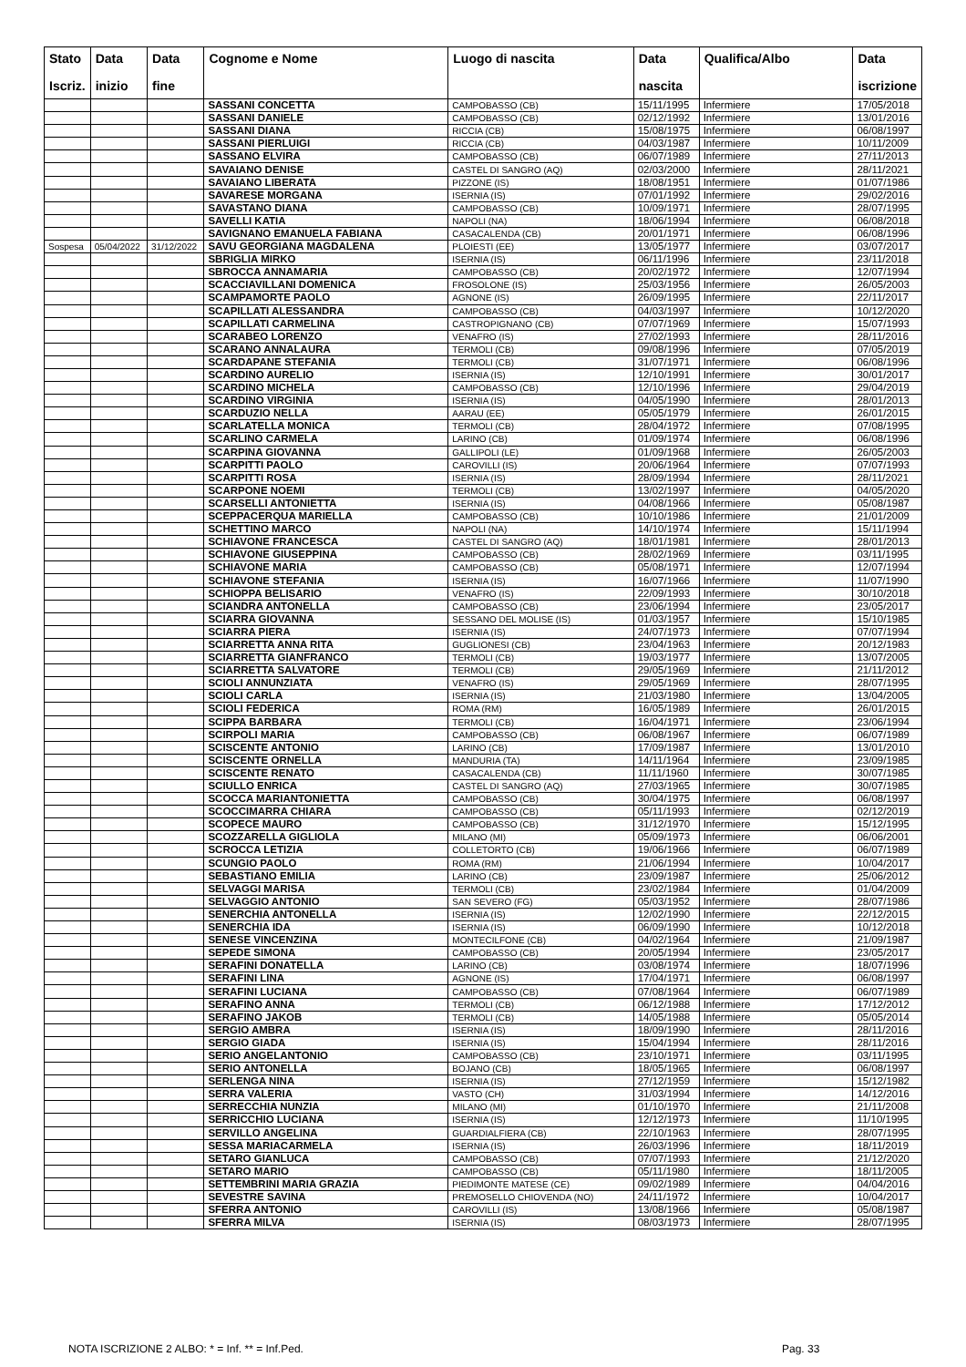| Stato | Data | Data | Cognome e Nome | Luogo di nascita | Data | Qualifica/Albo | Data |
| --- | --- | --- | --- | --- | --- | --- | --- |
| Iscriz. | inizio | fine | | | nascita | | iscrizione |
| | | | SASSANI CONCETTA | CAMPOBASSO (CB) | 15/11/1995 | Infermiere | 17/05/2018 |
| | | | SASSANI DANIELE | CAMPOBASSO (CB) | 02/12/1992 | Infermiere | 13/01/2016 |
| | | | SASSANI DIANA | RICCIA (CB) | 15/08/1975 | Infermiere | 06/08/1997 |
| | | | SASSANI PIERLUIGI | RICCIA (CB) | 04/03/1987 | Infermiere | 10/11/2009 |
| | | | SASSANO ELVIRA | CAMPOBASSO (CB) | 06/07/1989 | Infermiere | 27/11/2013 |
| | | | SAVAIANO DENISE | CASTEL DI SANGRO (AQ) | 02/03/2000 | Infermiere | 28/11/2021 |
| | | | SAVAIANO LIBERATA | PIZZONE (IS) | 18/08/1951 | Infermiere | 01/07/1986 |
| | | | SAVARESE MORGANA | ISERNIA (IS) | 07/01/1992 | Infermiere | 29/02/2016 |
| | | | SAVASTANO DIANA | CAMPOBASSO (CB) | 10/09/1971 | Infermiere | 28/07/1995 |
| | | | SAVELLI KATIA | NAPOLI (NA) | 18/06/1994 | Infermiere | 06/08/2018 |
| | | | SAVIGNANO EMANUELA FABIANA | CASACALENDA (CB) | 20/01/1971 | Infermiere | 06/08/1996 |
| Sospesa | 05/04/2022 | 31/12/2022 | SAVU GEORGIANA MAGDALENA | PLOIESTI (EE) | 13/05/1977 | Infermiere | 03/07/2017 |
| | | | SBRIGLIA MIRKO | ISERNIA (IS) | 06/11/1996 | Infermiere | 23/11/2018 |
| | | | SBROCCA ANNAMARIA | CAMPOBASSO (CB) | 20/02/1972 | Infermiere | 12/07/1994 |
| | | | SCACCIAVILLANI DOMENICA | FROSOLONE (IS) | 25/03/1956 | Infermiere | 26/05/2003 |
| | | | SCAMPAMORTE PAOLO | AGNONE (IS) | 26/09/1995 | Infermiere | 22/11/2017 |
| | | | SCAPILLATI ALESSANDRA | CAMPOBASSO (CB) | 04/03/1997 | Infermiere | 10/12/2020 |
| | | | SCAPILLATI CARMELINA | CASTROPIGNANO (CB) | 07/07/1969 | Infermiere | 15/07/1993 |
| | | | SCARABEO LORENZO | VENAFRO (IS) | 27/02/1993 | Infermiere | 28/11/2016 |
| | | | SCARANO ANNALAURA | TERMOLI (CB) | 09/08/1996 | Infermiere | 07/05/2019 |
| | | | SCARDAPANE STEFANIA | TERMOLI (CB) | 31/07/1971 | Infermiere | 06/08/1996 |
| | | | SCARDINO AURELIO | ISERNIA (IS) | 12/10/1991 | Infermiere | 30/01/2017 |
| | | | SCARDINO MICHELA | CAMPOBASSO (CB) | 12/10/1996 | Infermiere | 29/04/2019 |
| | | | SCARDINO VIRGINIA | ISERNIA (IS) | 04/05/1990 | Infermiere | 28/01/2013 |
| | | | SCARDUZIO NELLA | AARAU (EE) | 05/05/1979 | Infermiere | 26/01/2015 |
| | | | SCARLATELLA MONICA | TERMOLI (CB) | 28/04/1972 | Infermiere | 07/08/1995 |
| | | | SCARLINO CARMELA | LARINO (CB) | 01/09/1974 | Infermiere | 06/08/1996 |
| | | | SCARPINA GIOVANNA | GALLIPOLI (LE) | 01/09/1968 | Infermiere | 26/05/2003 |
| | | | SCARPITTI PAOLO | CAROVILLI (IS) | 20/06/1964 | Infermiere | 07/07/1993 |
| | | | SCARPITTI ROSA | ISERNIA (IS) | 28/09/1994 | Infermiere | 28/11/2021 |
| | | | SCARPONE NOEMI | TERMOLI (CB) | 13/02/1997 | Infermiere | 04/05/2020 |
| | | | SCARSELLI ANTONIETTA | ISERNIA (IS) | 04/08/1966 | Infermiere | 05/08/1987 |
| | | | SCEPPACERQUA MARIELLA | CAMPOBASSO (CB) | 10/10/1986 | Infermiere | 21/01/2009 |
| | | | SCHETTINO MARCO | NAPOLI (NA) | 14/10/1974 | Infermiere | 15/11/1994 |
| | | | SCHIAVONE FRANCESCA | CASTEL DI SANGRO (AQ) | 18/01/1981 | Infermiere | 28/01/2013 |
| | | | SCHIAVONE GIUSEPPINA | CAMPOBASSO (CB) | 28/02/1969 | Infermiere | 03/11/1995 |
| | | | SCHIAVONE MARIA | CAMPOBASSO (CB) | 05/08/1971 | Infermiere | 12/07/1994 |
| | | | SCHIAVONE STEFANIA | ISERNIA (IS) | 16/07/1966 | Infermiere | 11/07/1990 |
| | | | SCHIOPPA BELISARIO | VENAFRO (IS) | 22/09/1993 | Infermiere | 30/10/2018 |
| | | | SCIANDRA ANTONELLA | CAMPOBASSO (CB) | 23/06/1994 | Infermiere | 23/05/2017 |
| | | | SCIARRA GIOVANNA | SESSANO DEL MOLISE (IS) | 01/03/1957 | Infermiere | 15/10/1985 |
| | | | SCIARRA PIERA | ISERNIA (IS) | 24/07/1973 | Infermiere | 07/07/1994 |
| | | | SCIARRETTA ANNA RITA | GUGLIONESI (CB) | 23/04/1963 | Infermiere | 20/12/1983 |
| | | | SCIARRETTA GIANFRANCO | TERMOLI (CB) | 19/03/1977 | Infermiere | 13/07/2005 |
| | | | SCIARRETTA SALVATORE | TERMOLI (CB) | 29/05/1969 | Infermiere | 21/11/2012 |
| | | | SCIOLI ANNUNZIATA | VENAFRO (IS) | 29/05/1969 | Infermiere | 28/07/1995 |
| | | | SCIOLI CARLA | ISERNIA (IS) | 21/03/1980 | Infermiere | 13/04/2005 |
| | | | SCIOLI FEDERICA | ROMA (RM) | 16/05/1989 | Infermiere | 26/01/2015 |
| | | | SCIPPA BARBARA | TERMOLI (CB) | 16/04/1971 | Infermiere | 23/06/1994 |
| | | | SCIRPOLI MARIA | CAMPOBASSO (CB) | 06/08/1967 | Infermiere | 06/07/1989 |
| | | | SCISCENTE ANTONIO | LARINO (CB) | 17/09/1987 | Infermiere | 13/01/2010 |
| | | | SCISCENTE ORNELLA | MANDURIA (TA) | 14/11/1964 | Infermiere | 23/09/1985 |
| | | | SCISCENTE RENATO | CASACALENDA (CB) | 11/11/1960 | Infermiere | 30/07/1985 |
| | | | SCIULLO ENRICA | CASTEL DI SANGRO (AQ) | 27/03/1965 | Infermiere | 30/07/1985 |
| | | | SCOCCA MARIANTONIETTA | CAMPOBASSO (CB) | 30/04/1975 | Infermiere | 06/08/1997 |
| | | | SCOCCIMARRA CHIARA | CAMPOBASSO (CB) | 05/11/1993 | Infermiere | 02/12/2019 |
| | | | SCOPECE MAURO | CAMPOBASSO (CB) | 31/12/1970 | Infermiere | 15/12/1995 |
| | | | SCOZZARELLA GIGLIOLA | MILANO (MI) | 05/09/1973 | Infermiere | 06/06/2001 |
| | | | SCROCCA LETIZIA | COLLETORTO (CB) | 19/06/1966 | Infermiere | 06/07/1989 |
| | | | SCUNGIO PAOLO | ROMA (RM) | 21/06/1994 | Infermiere | 10/04/2017 |
| | | | SEBASTIANO EMILIA | LARINO (CB) | 23/09/1987 | Infermiere | 25/06/2012 |
| | | | SELVAGGI MARISA | TERMOLI (CB) | 23/02/1984 | Infermiere | 01/04/2009 |
| | | | SELVAGGIO ANTONIO | SAN SEVERO (FG) | 05/03/1952 | Infermiere | 28/07/1986 |
| | | | SENERCHIA ANTONELLA | ISERNIA (IS) | 12/02/1990 | Infermiere | 22/12/2015 |
| | | | SENERCHIA IDA | ISERNIA (IS) | 06/09/1990 | Infermiere | 10/12/2018 |
| | | | SENESE VINCENZINA | MONTECILFONE (CB) | 04/02/1964 | Infermiere | 21/09/1987 |
| | | | SEPEDE SIMONA | CAMPOBASSO (CB) | 20/05/1994 | Infermiere | 23/05/2017 |
| | | | SERAFINI DONATELLA | LARINO (CB) | 03/08/1974 | Infermiere | 18/07/1996 |
| | | | SERAFINI LINA | AGNONE (IS) | 17/04/1971 | Infermiere | 06/08/1997 |
| | | | SERAFINI LUCIANA | CAMPOBASSO (CB) | 07/08/1964 | Infermiere | 06/07/1989 |
| | | | SERAFINO ANNA | TERMOLI (CB) | 06/12/1988 | Infermiere | 17/12/2012 |
| | | | SERAFINO JAKOB | TERMOLI (CB) | 14/05/1988 | Infermiere | 05/05/2014 |
| | | | SERGIO AMBRA | ISERNIA (IS) | 18/09/1990 | Infermiere | 28/11/2016 |
| | | | SERGIO GIADA | ISERNIA (IS) | 15/04/1994 | Infermiere | 28/11/2016 |
| | | | SERIO ANGELANTONIO | CAMPOBASSO (CB) | 23/10/1971 | Infermiere | 03/11/1995 |
| | | | SERIO ANTONELLA | BOJANO (CB) | 18/05/1965 | Infermiere | 06/08/1997 |
| | | | SERLENGA NINA | ISERNIA (IS) | 27/12/1959 | Infermiere | 15/12/1982 |
| | | | SERRA VALERIA | VASTO (CH) | 31/03/1994 | Infermiere | 14/12/2016 |
| | | | SERRECCHIA NUNZIA | MILANO (MI) | 01/10/1970 | Infermiere | 21/11/2008 |
| | | | SERRICCHIO LUCIANA | ISERNIA (IS) | 12/12/1973 | Infermiere | 11/10/1995 |
| | | | SERVILLO ANGELINA | GUARDIALFIERA (CB) | 22/10/1963 | Infermiere | 28/07/1995 |
| | | | SESSA MARIACARMELA | ISERNIA (IS) | 26/03/1996 | Infermiere | 18/11/2019 |
| | | | SETARO GIANLUCA | CAMPOBASSO (CB) | 07/07/1993 | Infermiere | 21/12/2020 |
| | | | SETARO MARIO | CAMPOBASSO (CB) | 05/11/1980 | Infermiere | 18/11/2005 |
| | | | SETTEMBRINI MARIA GRAZIA | PIEDIMONTE MATESE (CE) | 09/02/1989 | Infermiere | 04/04/2016 |
| | | | SEVESTRE SAVINA | PREMOSELLO CHIOVENDA (NO) | 24/11/1972 | Infermiere | 10/04/2017 |
| | | | SFERRA ANTONIO | CAROVILLI (IS) | 13/08/1966 | Infermiere | 05/08/1987 |
| | | | SFERRA MILVA | ISERNIA (IS) | 08/03/1973 | Infermiere | 28/07/1995 |
NOTA ISCRIZIONE 2 ALBO: * = Inf. ** = Inf.Ped.
Pag. 33